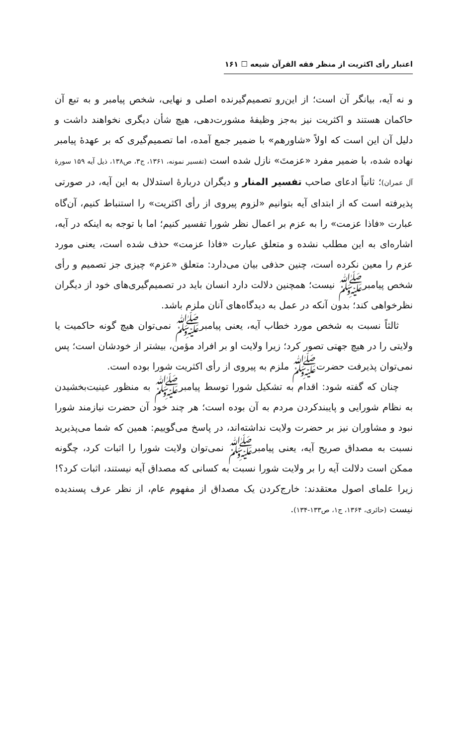اعتبار رأی اکثریت از منظر فقه القرآن شیعه ☐ ۱۶۱
و نه آیه، بیانگر آن است؛ از این‌رو تصمیم‌گیرنده اصلی و نهایی، شخص پیامبر و به تبع آن حاکمان هستند و اکثریت نیز به‌جز وظیفهٔ مشورت‌دهی، هیچ شأن دیگری نخواهند داشت و دلیل آن این است که اولاً «شاورهم» با ضمیر جمع آمده، اما تصمیم‌گیری که بر عهدهٔ پیامبر نهاده شده، با ضمیر مفرد «عزمتَ» نازل شده است (تفسیر نمونه، ۱۳۶۱، ج۳، ص۱۳۸، ذیل آیه ۱۵۹ سورهٔ آل عمران)؛ ثانیاً ادعای صاحب تفسیر المنار و دیگران دربارهٔ استدلال به این آیه، در صورتی پذیرفته است که از ابتدای آیه بتوانیم «لزوم پیروی از رأی اکثریت» را استنباط کنیم، آن‌گاه عبارت «فاذا عزمت» را به عزم بر اعمال نظر شورا تفسیر کنیم؛ اما با توجه به اینکه در آیه، اشاره‌ای به این مطلب نشده و متعلق عبارت «فاذا عزمت» حذف شده است، یعنی مورد عزم را معین نکرده است، چنین حذفی بیان می‌دارد: متعلق «عزم» چیزی جز تصمیم و رأی شخص پیامبرﷺ نیست؛ همچنین دلالت دارد انسان باید در تصمیم‌گیری‌های خود از دیگران نظرخواهی کند؛ بدون آنکه در عمل به دیدگاه‌های آنان ملزم باشد.
ثالثاً نسبت به شخص مورد خطاب آیه، یعنی پیامبرﷺ نمی‌توان هیچ گونه حاکمیت یا ولایتی را در هیچ جهتی تصور کرد؛ زیرا ولایت او بر افراد مؤمن، بیشتر از خودشان است؛ پس نمی‌توان پذیرفت حضرتﷺ ملزم به پیروی از رأی اکثریت شورا بوده است.
چنان که گفته شود: اقدام به تشکیل شورا توسط پیامبرﷺ به منظور عینیت‌بخشیدن به نظام شورایی و پایبندکردن مردم به آن بوده است؛ هر چند خود آن حضرت نیازمند شورا نبود و مشاوران نیز بر حضرت ولایت نداشته‌اند، در پاسخ می‌گوییم: همین که شما می‌پذیرید نسبت به مصداق صریح آیه، یعنی پیامبرﷺ نمی‌توان ولایت شورا را اثبات کرد، چگونه ممکن است دلالت آیه را بر ولایت شورا نسبت به کسانی که مصداق آیه نیستند، اثبات کرد؟! زیرا علمای اصول معتقدند: خارج‌کردن یک مصداق از مفهوم عام، از نظر عرف پسندیده نیست (حائری، ۱۳۶۴، ج۱، ص۱۳۳-۱۳۴).